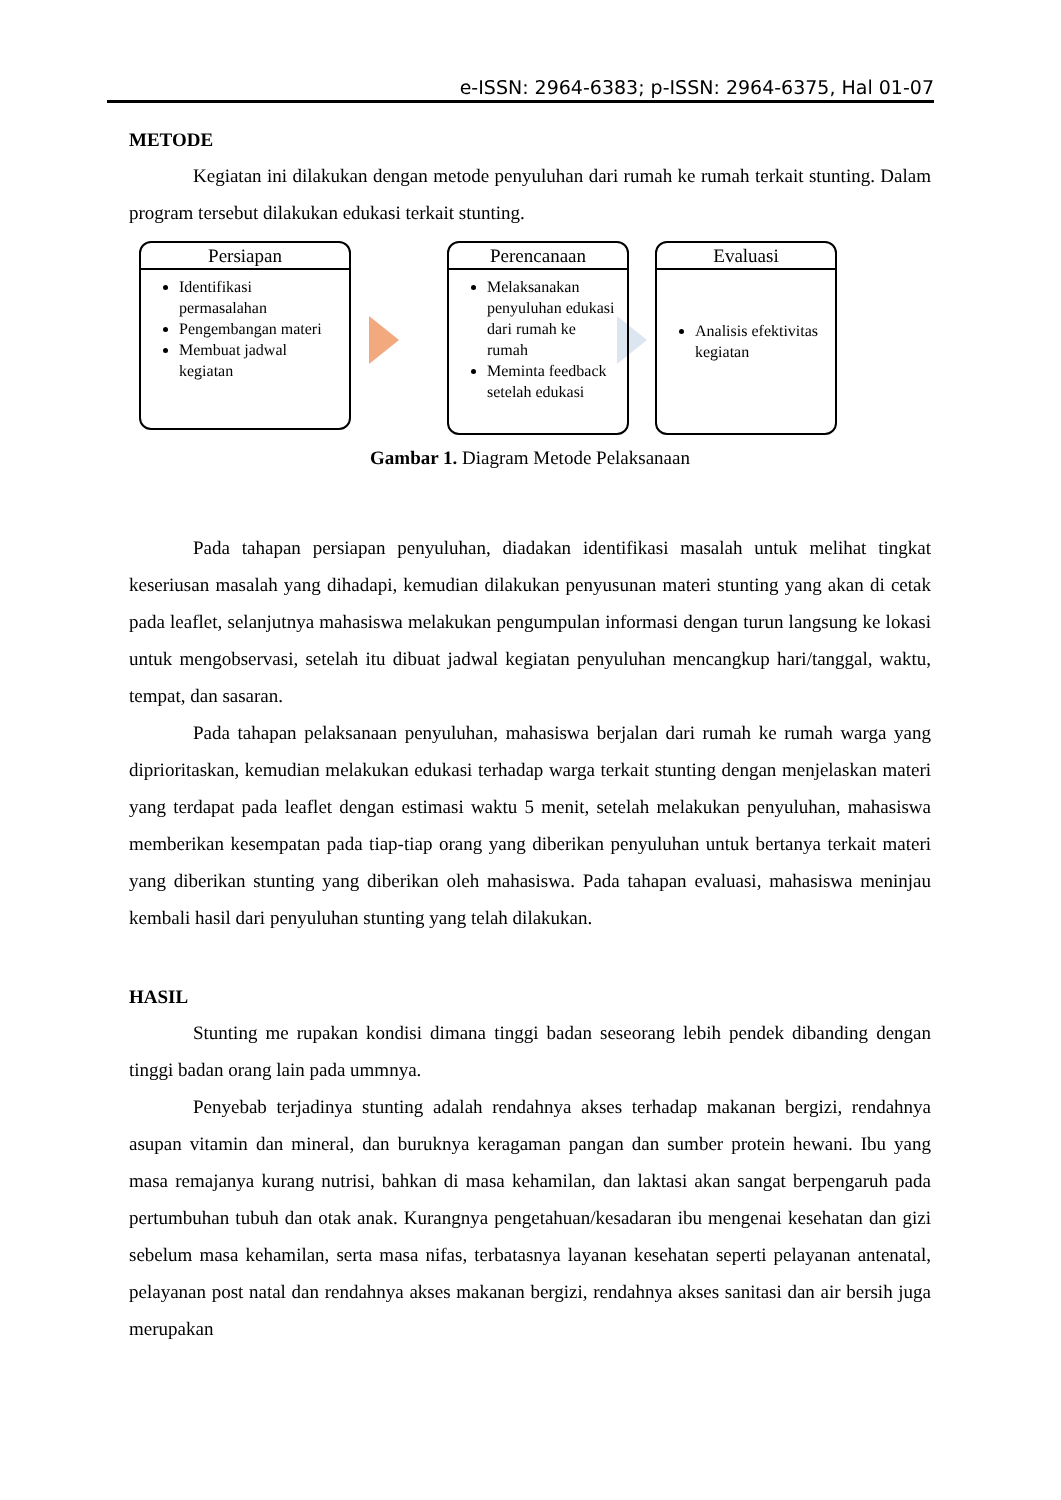e-ISSN: 2964-6383; p-ISSN: 2964-6375, Hal 01-07
METODE
Kegiatan ini dilakukan dengan metode penyuluhan dari rumah ke rumah terkait stunting. Dalam program tersebut dilakukan edukasi terkait stunting.
Persiapan
Identifikasi permasalahan
Pengembangan materi
Membuat jadwal kegiatan
Perencanaan
Melaksanakan penyuluhan edukasi dari rumah ke rumah
Meminta feedback setelah edukasi
Evaluasi
Analisis efektivitas kegiatan
Gambar 1. Diagram Metode Pelaksanaan
Pada tahapan persiapan penyuluhan, diadakan identifikasi masalah untuk melihat tingkat keseriusan masalah yang dihadapi, kemudian dilakukan penyusunan materi stunting yang akan di cetak pada leaflet, selanjutnya mahasiswa melakukan pengumpulan informasi dengan turun langsung ke lokasi untuk mengobservasi, setelah itu dibuat jadwal kegiatan penyuluhan mencangkup hari/tanggal, waktu, tempat, dan sasaran.
Pada tahapan pelaksanaan penyuluhan, mahasiswa berjalan dari rumah ke rumah warga yang diprioritaskan, kemudian melakukan edukasi terhadap warga terkait stunting dengan menjelaskan materi yang terdapat pada leaflet dengan estimasi waktu 5 menit, setelah melakukan penyuluhan, mahasiswa memberikan kesempatan pada tiap-tiap orang yang diberikan penyuluhan untuk bertanya terkait materi yang diberikan stunting yang diberikan oleh mahasiswa. Pada tahapan evaluasi, mahasiswa meninjau kembali hasil dari penyuluhan stunting yang telah dilakukan.
HASIL
Stunting me rupakan kondisi dimana tinggi badan seseorang lebih pendek dibanding dengan tinggi badan orang lain pada ummnya.
Penyebab terjadinya stunting adalah rendahnya akses terhadap makanan bergizi, rendahnya asupan vitamin dan mineral, dan buruknya keragaman pangan dan sumber protein hewani. Ibu yang masa remajanya kurang nutrisi, bahkan di masa kehamilan, dan laktasi akan sangat berpengaruh pada pertumbuhan tubuh dan otak anak. Kurangnya pengetahuan/kesadaran ibu mengenai kesehatan dan gizi sebelum masa kehamilan, serta masa nifas, terbatasnya layanan kesehatan seperti pelayanan antenatal, pelayanan post natal dan rendahnya akses makanan bergizi, rendahnya akses sanitasi dan air bersih juga merupakan